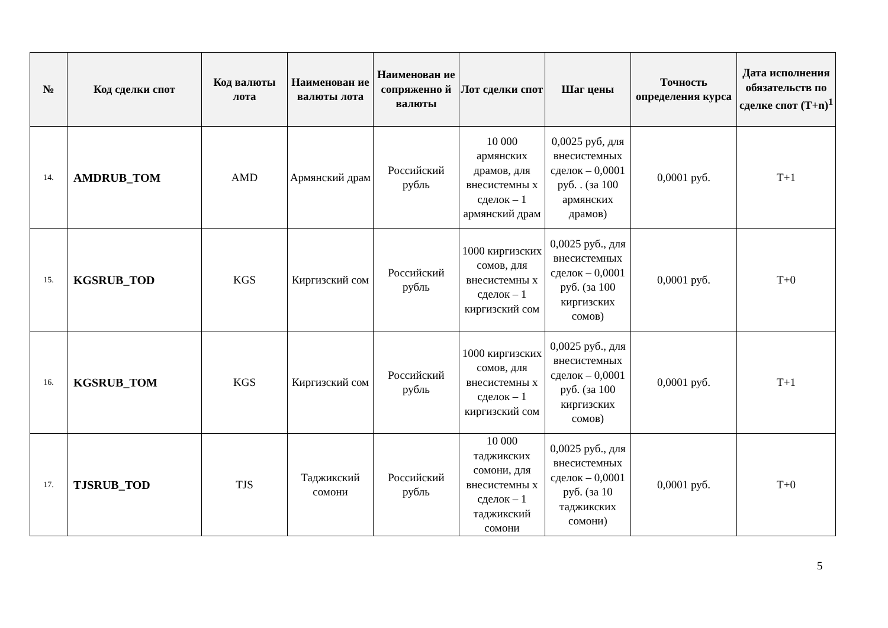| № | Код сделки спот | Код валюты лота | Наименован ие валюты лота | Наименован ие сопряженно й валюты | Лот сделки спот | Шаг цены | Точность определения курса | Дата исполнения обязательств по сделке спот (T+n)<sup>1</sup> |
| --- | --- | --- | --- | --- | --- | --- | --- | --- |
| 14. | AMDRUB_TOM | AMD | Армянский драм | Российский рубль | 10 000 армянских драмов, для внесистемны х сделок – 1 армянский драм | 0,0025 руб, для внесистемных сделок – 0,0001 руб. . (за 100 армянских драмов) | 0,0001 руб. | T+1 |
| 15. | KGSRUB_TOD | KGS | Киргизский сом | Российский рубль | 1000 киргизских сомов, для внесистемны х сделок – 1 киргизский сом | 0,0025 руб., для внесистемных сделок – 0,0001 руб. (за 100 киргизских сомов) | 0,0001 руб. | T+0 |
| 16. | KGSRUB_TOM | KGS | Киргизский сом | Российский рубль | 1000 киргизских сомов, для внесистемны х сделок – 1 киргизский сом | 0,0025 руб., для внесистемных сделок – 0,0001 руб. (за 100 киргизских сомов) | 0,0001 руб. | T+1 |
| 17. | TJSRUB_TOD | TJS | Таджикский сомони | Российский рубль | 10 000 таджикских сомони, для внесистемны х сделок – 1 таджикский сомони | 0,0025 руб., для внесистемных сделок – 0,0001 руб. (за 10 таджикских сомони) | 0,0001 руб. | T+0 |
5